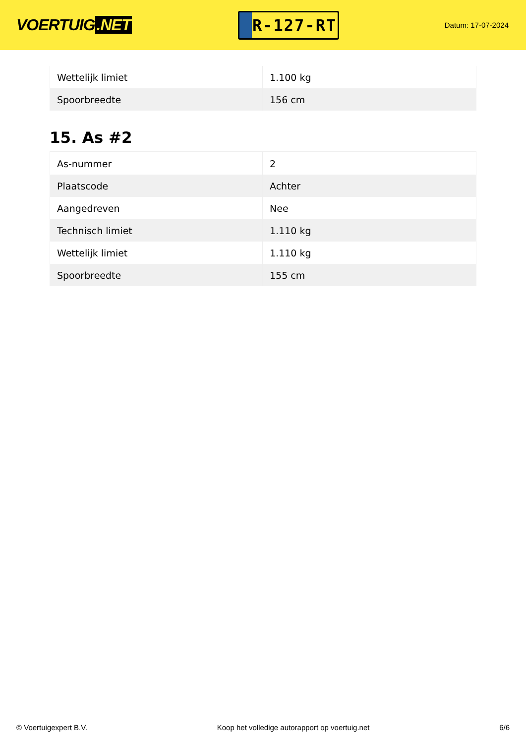VOERTUIG.NET
R-127-RT
Datum: 17-07-2024
| Wettelijk limiet | 1.100 kg |
| Spoorbreedte | 156 cm |
15. As #2
| As-nummer | 2 |
| Plaatscode | Achter |
| Aangedreven | Nee |
| Technisch limiet | 1.110 kg |
| Wettelijk limiet | 1.110 kg |
| Spoorbreedte | 155 cm |
© Voertuigexpert B.V. Koop het volledige autorapport op voertuig.net 6/6